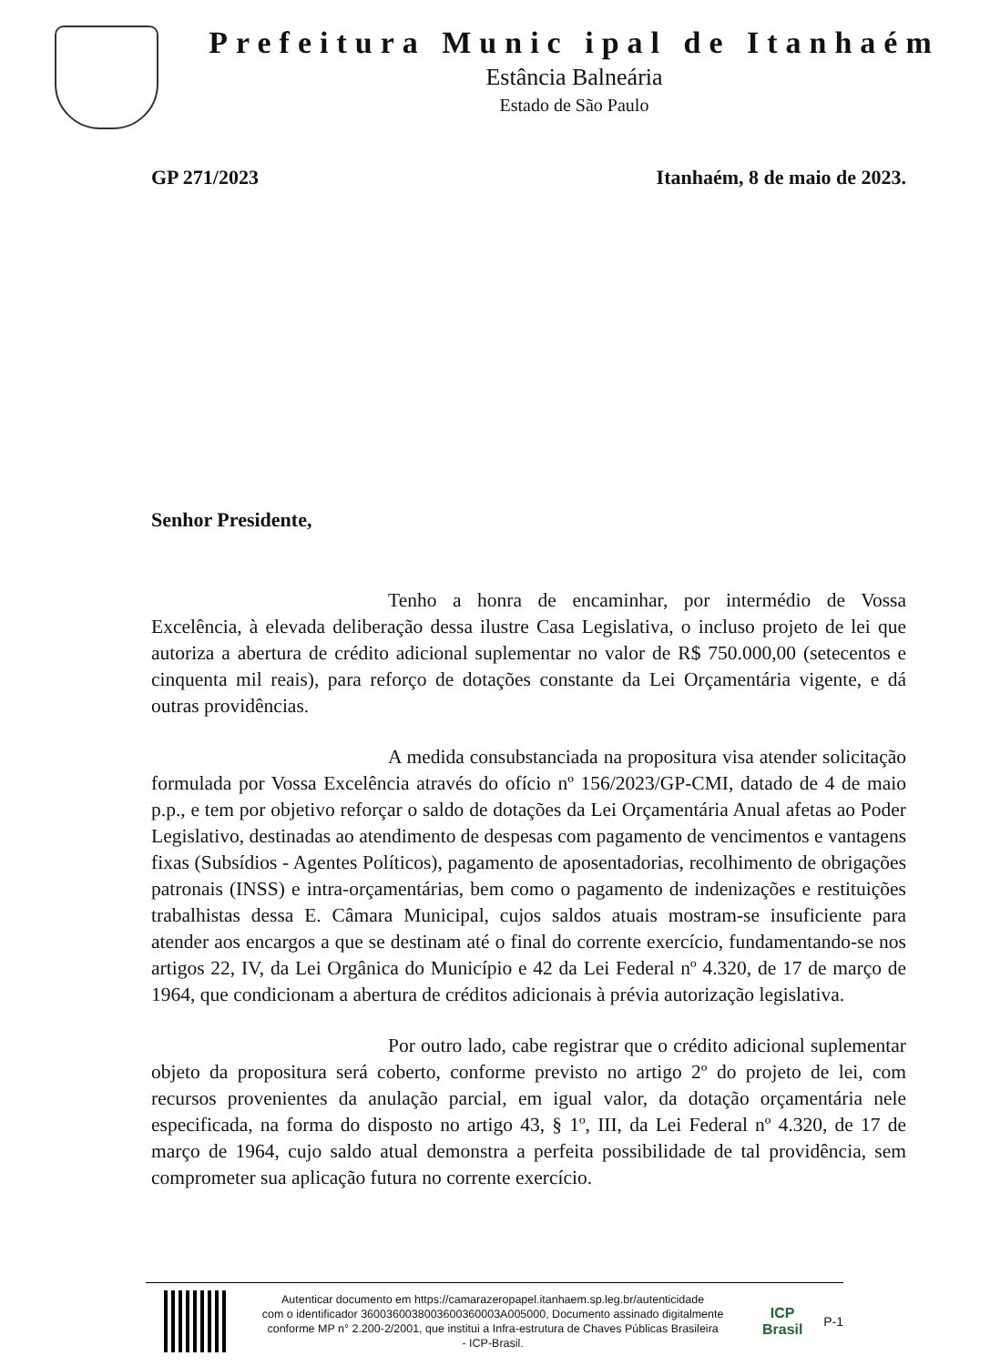Prefeitura Munic ipal de Itanhaém
Estância Balneária
Estado de São Paulo
GP 271/2023 Itanhaém, 8 de maio de 2023.
Senhor Presidente,
Tenho a honra de encaminhar, por intermédio de Vossa Excelência, à elevada deliberação dessa ilustre Casa Legislativa, o incluso projeto de lei que autoriza a abertura de crédito adicional suplementar no valor de R$ 750.000,00 (setecentos e cinquenta mil reais), para reforço de dotações constante da Lei Orçamentária vigente, e dá outras providências.
A medida consubstanciada na propositura visa atender solicitação formulada por Vossa Excelência através do ofício nº 156/2023/GP-CMI, datado de 4 de maio p.p., e tem por objetivo reforçar o saldo de dotações da Lei Orçamentária Anual afetas ao Poder Legislativo, destinadas ao atendimento de despesas com pagamento de vencimentos e vantagens fixas (Subsídios - Agentes Políticos), pagamento de aposentadorias, recolhimento de obrigações patronais (INSS) e intra-orçamentárias, bem como o pagamento de indenizações e restituições trabalhistas dessa E. Câmara Municipal, cujos saldos atuais mostram-se insuficiente para atender aos encargos a que se destinam até o final do corrente exercício, fundamentando-se nos artigos 22, IV, da Lei Orgânica do Município e 42 da Lei Federal nº 4.320, de 17 de março de 1964, que condicionam a abertura de créditos adicionais à prévia autorização legislativa.
Por outro lado, cabe registrar que o crédito adicional suplementar objeto da propositura será coberto, conforme previsto no artigo 2º do projeto de lei, com recursos provenientes da anulação parcial, em igual valor, da dotação orçamentária nele especificada, na forma do disposto no artigo 43, § 1º, III, da Lei Federal nº 4.320, de 17 de março de 1964, cujo saldo atual demonstra a perfeita possibilidade de tal providência, sem comprometer sua aplicação futura no corrente exercício.
Autenticar documento em https://camarazeropapel.itanhaem.sp.leg.br/autenticidade
com o identificador 3600360038003600360003A005000, Documento assinado digitalmente
conforme MP n° 2.200-2/2001, que institui a Infra-estrutura de Chaves Públicas Brasileira
- ICP-Brasil.
ICP Brasil
P-1